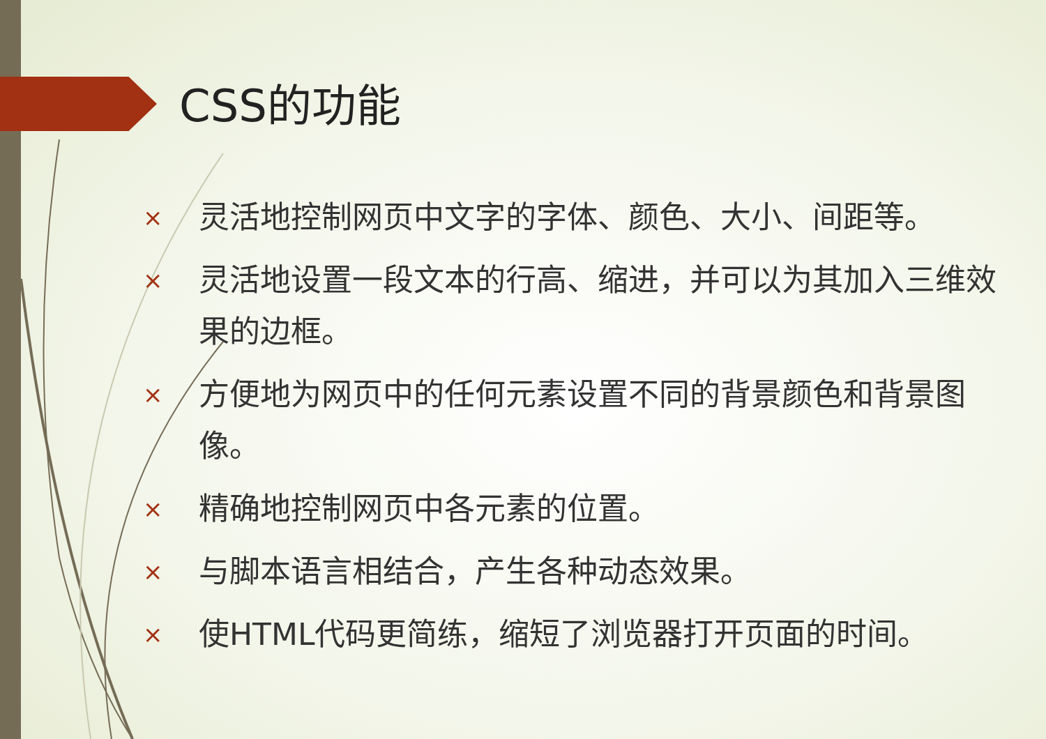CSS的功能
× 灵活地控制网页中文字的字体、颜色、大小、间距等。
× 灵活地设置一段文本的行高、缩进，并可以为其加入三维效果的边框。
× 方便地为网页中的任何元素设置不同的背景颜色和背景图像。
× 精确地控制网页中各元素的位置。
× 与脚本语言相结合，产生各种动态效果。
× 使HTML代码更简练，缩短了浏览器打开页面的时间。